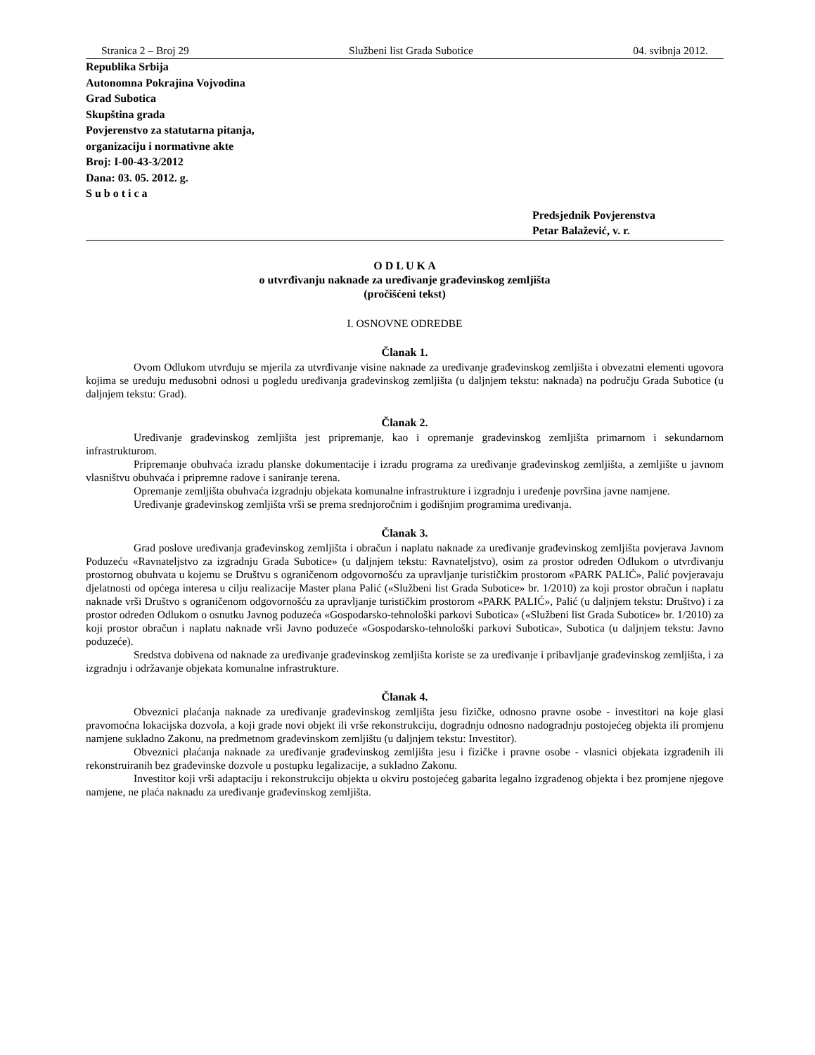Stranica 2 – Broj 29 Službeni list Grada Subotice 04. svibnja 2012.
Republika Srbija
Autonomna Pokrajina Vojvodina
Grad Subotica
Skupština grada
Povjerenstvo za statutarna pitanja,
organizaciju i normativne akte
Broj: I-00-43-3/2012
Dana: 03. 05. 2012. g.
S u b o t i c a
Predsjednik Povjerenstva
Petar Balažević, v. r.
O D L U K A
o utvrđivanju naknade za uređivanje građevinskog zemljišta
(pročišćeni tekst)
I. OSNOVNE ODREDBE
Članak 1.
Ovom Odlukom utvrđuju se mjerila za utvrđivanje visine naknade za uređivanje građevinskog zemljišta i obvezatni elementi ugovora kojima se uređuju međusobni odnosi u pogledu uređivanja građevinskog zemljišta (u daljnjem tekstu: naknada) na području Grada Subotice (u daljnjem tekstu: Grad).
Članak 2.
Uređivanje građevinskog zemljišta jest pripremanje, kao i opremanje građevinskog zemljišta primarnom i sekundarnom infrastrukturom.
Pripremanje obuhvaća izradu planske dokumentacije i izradu programa za uređivanje građevinskog zemljišta, a zemljište u javnom vlasništvu obuhvaća i pripremne radove i saniranje terena.
Opremanje zemljišta obuhvaća izgradnju objekata komunalne infrastrukture i izgradnju i uređenje površina javne namjene.
Uređivanje građevinskog zemljišta vrši se prema srednjoročnim i godišnjim programima uređivanja.
Članak 3.
Grad poslove uređivanja građevinskog zemljišta i obračun i naplatu naknade za uređivanje građevinskog zemljišta povjerava Javnom Poduzeću «Ravnateljstvo za izgradnju Grada Subotice» (u daljnjem tekstu: Ravnateljstvo), osim za prostor određen Odlukom o utvrđivanju prostornog obuhvata u kojemu se Društvu s ograničenom odgovornošću za upravljanje turističkim prostorom «PARK PALIĆ», Palić povjeravaju djelatnosti od općega interesa u cilju realizacije Master plana Palić («Službeni list Grada Subotice» br. 1/2010) za koji prostor obračun i naplatu naknade vrši Društvo s ograničenom odgovornošću za upravljanje turističkim prostorom «PARK PALIĆ», Palić (u daljnjem tekstu: Društvo) i za prostor određen Odlukom o osnutku Javnog poduzeća «Gospodarsko-tehnološki parkovi Subotica» («Službeni list Grada Subotice» br. 1/2010) za koji prostor obračun i naplatu naknade vrši Javno poduzeće «Gospodarsko-tehnološki parkovi Subotica», Subotica (u daljnjem tekstu: Javno poduzeće).
Sredstva dobivena od naknade za uređivanje građevinskog zemljišta koriste se za uređivanje i pribavljanje građevinskog zemljišta, i za izgradnju i održavanje objekata komunalne infrastrukture.
Članak 4.
Obveznici plaćanja naknade za uređivanje građevinskog zemljišta jesu fizičke, odnosno pravne osobe - investitori na koje glasi pravomoćna lokacijska dozvola, a koji grade novi objekt ili vrše rekonstrukciju, dogradnju odnosno nadogradnju postojećeg objekta ili promjenu namjene sukladno Zakonu, na predmetnom građevinskom zemljištu (u daljnjem tekstu: Investitor).
Obveznici plaćanja naknade za uređivanje građevinskog zemljišta jesu i fizičke i pravne osobe - vlasnici objekata izgrađenih ili rekonstruiranih bez građevinske dozvole u postupku legalizacije, a sukladno Zakonu.
Investitor koji vrši adaptaciju i rekonstrukciju objekta u okviru postojećeg gabarita legalno izgrađenog objekta i bez promjene njegove namjene, ne plaća naknadu za uređivanje građevinskog zemljišta.